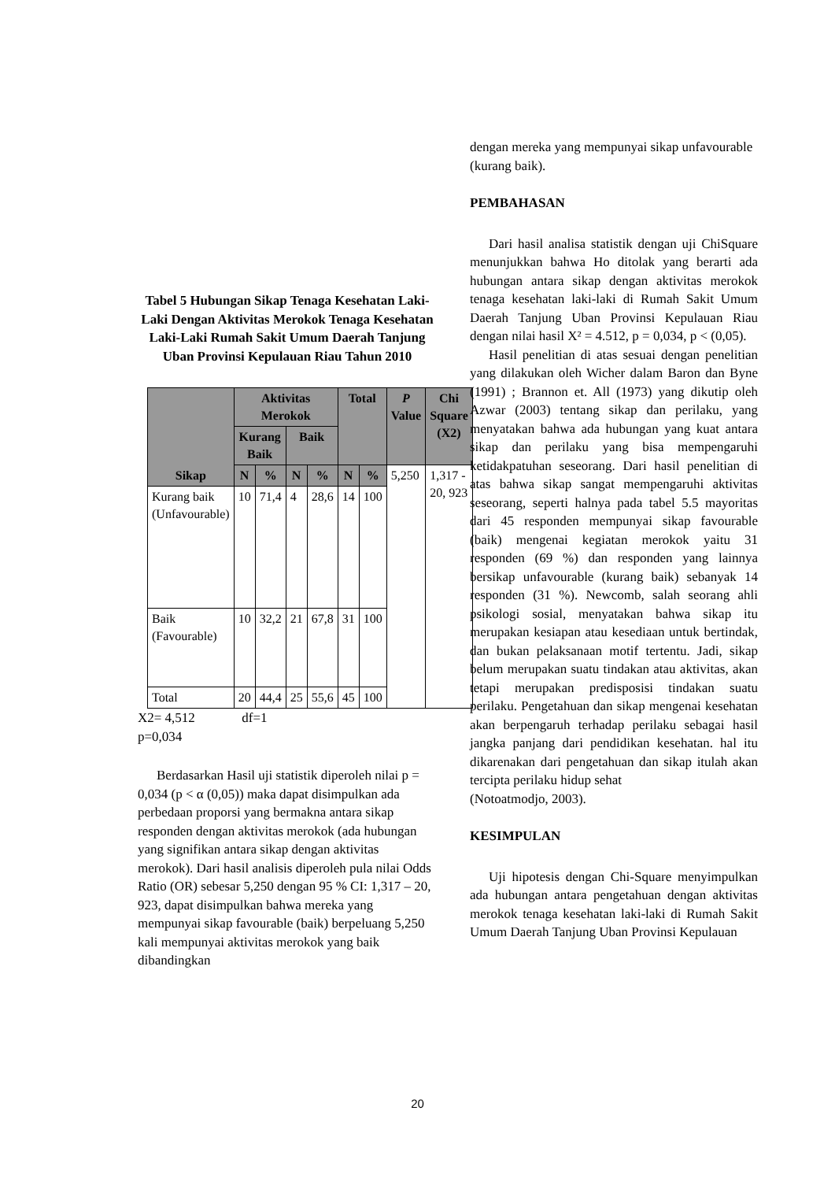Tabel 5 Hubungan Sikap Tenaga Kesehatan Laki-Laki Dengan Aktivitas Merokok Tenaga Kesehatan Laki-Laki Rumah Sakit Umum Daerah Tanjung Uban Provinsi Kepulauan Riau Tahun 2010
| Sikap | Aktivitas Merokok | | | | Total | | P Value | Chi Square (X2) |
| --- | --- | --- | --- | --- | --- | --- | --- | --- |
| | Kurang Baik | | Baik | | | | | |
| | N | % | N | % | N | % | 5,250 | 1,317 - 20, 923 |
| Kurang baik (Unfavourable) | 10 | 71,4 | 4 | 28,6 | 14 | 100 | | |
| Baik (Favourable) | 10 | 32,2 | 21 | 67,8 | 31 | 100 | | |
| Total | 20 | 44,4 | 25 | 55,6 | 45 | 100 | | |
X2= 4,512 df=1
p=0,034
Berdasarkan Hasil uji statistik diperoleh nilai p = 0,034 (p < α (0,05)) maka dapat disimpulkan ada perbedaan proporsi yang bermakna antara sikap responden dengan aktivitas merokok (ada hubungan yang signifikan antara sikap dengan aktivitas merokok). Dari hasil analisis diperoleh pula nilai Odds Ratio (OR) sebesar 5,250 dengan 95 % CI: 1,317 – 20, 923, dapat disimpulkan bahwa mereka yang mempunyai sikap favourable (baik) berpeluang 5,250 kali mempunyai aktivitas merokok yang baik dibandingkan
dengan mereka yang mempunyai sikap unfavourable (kurang baik).
PEMBAHASAN
Dari hasil analisa statistik dengan uji ChiSquare menunjukkan bahwa Ho ditolak yang berarti ada hubungan antara sikap dengan aktivitas merokok tenaga kesehatan laki-laki di Rumah Sakit Umum Daerah Tanjung Uban Provinsi Kepulauan Riau dengan nilai hasil X² = 4.512, p = 0,034, p < (0,05).
Hasil penelitian di atas sesuai dengan penelitian yang dilakukan oleh Wicher dalam Baron dan Byne (1991) ; Brannon et. All (1973) yang dikutip oleh Azwar (2003) tentang sikap dan perilaku, yang menyatakan bahwa ada hubungan yang kuat antara sikap dan perilaku yang bisa mempengaruhi ketidakpatuhan seseorang. Dari hasil penelitian di atas bahwa sikap sangat mempengaruhi aktivitas seseorang, seperti halnya pada tabel 5.5 mayoritas dari 45 responden mempunyai sikap favourable (baik) mengenai kegiatan merokok yaitu 31 responden (69 %) dan responden yang lainnya bersikap unfavourable (kurang baik) sebanyak 14 responden (31 %). Newcomb, salah seorang ahli psikologi sosial, menyatakan bahwa sikap itu merupakan kesiapan atau kesediaan untuk bertindak, dan bukan pelaksanaan motif tertentu. Jadi, sikap belum merupakan suatu tindakan atau aktivitas, akan tetapi merupakan predisposisi tindakan suatu perilaku. Pengetahuan dan sikap mengenai kesehatan akan berpengaruh terhadap perilaku sebagai hasil jangka panjang dari pendidikan kesehatan. hal itu dikarenakan dari pengetahuan dan sikap itulah akan tercipta perilaku hidup sehat
(Notoatmodjo, 2003).
KESIMPULAN
Uji hipotesis dengan Chi-Square menyimpulkan ada hubungan antara pengetahuan dengan aktivitas merokok tenaga kesehatan laki-laki di Rumah Sakit Umum Daerah Tanjung Uban Provinsi Kepulauan
20